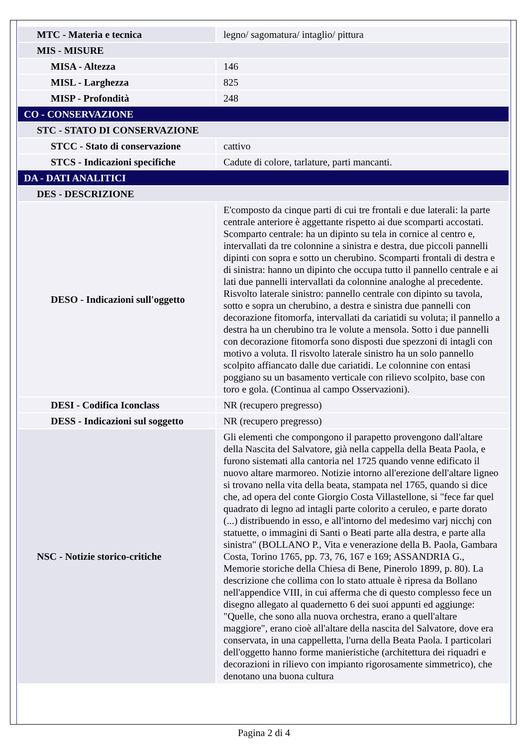| MTC - Materia e tecnica | legno/ sagomatura/ intaglio/ pittura |
| MIS - MISURE | |
| MISA - Altezza | 146 |
| MISL - Larghezza | 825 |
| MISP - Profondità | 248 |
| CO - CONSERVAZIONE | |
| STC - STATO DI CONSERVAZIONE | |
| STCC - Stato di conservazione | cattivo |
| STCS - Indicazioni specifiche | Cadute di colore, tarlature, parti mancanti. |
| DA - DATI ANALITICI | |
| DES - DESCRIZIONE | |
| DESO - Indicazioni sull'oggetto | E'composto da cinque parti di cui tre frontali e due laterali: la parte centrale anteriore è aggettante rispetto ai due scomparti accostati. Scomparto centrale: ha un dipinto su tela in cornice al centro e, intervallati da tre colonnine a sinistra e destra, due piccoli pannelli dipinti con sopra e sotto un cherubino. Scomparti frontali di destra e di sinistra: hanno un dipinto che occupa tutto il pannello centrale e ai lati due pannelli intervallati da colonnine analoghe al precedente. Risvolto laterale sinistro: pannello centrale con dipinto su tavola, sotto e sopra un cherubino, a destra e sinistra due pannelli con decorazione fitomorfa, intervallati da cariatidi su voluta; il pannello a destra ha un cherubino tra le volute a mensola. Sotto i due pannelli con decorazione fitomorfa sono disposti due spezzoni di intagli con motivo a voluta. Il risvolto laterale sinistro ha un solo pannello scolpito affiancato dalle due cariatidi. Le colonnine con entasi poggiano su un basamento verticale con rilievo scolpito, base con toro e gola. (Continua al campo Osservazioni). |
| DESI - Codifica Iconclass | NR (recupero pregresso) |
| DESS - Indicazioni sul soggetto | NR (recupero pregresso) |
| NSC - Notizie storico-critiche | Gli elementi che compongono il parapetto provengono dall'altare della Nascita del Salvatore, già nella cappella della Beata Paola, e furono sistemati alla cantoria nel 1725 quando venne edificato il nuovo altare marmoreo. Notizie intorno all'erezione dell'altare ligneo si trovano nella vita della beata, stampata nel 1765, quando si dice che, ad opera del conte Giorgio Costa Villastellone, si "fece far quel quadrato di legno ad intagli parte colorito a ceruleo, e parte dorato (...) distribuendo in esso, e all'intorno del medesimo varj nicchj con statuette, o immagini di Santi o Beati parte alla destra, e parte alla sinistra" (BOLLANO P., Vita e venerazione della B. Paola, Gambara Costa, Torino 1765, pp. 73, 76, 167 e 169; ASSANDRIA G., Memorie storiche della Chiesa di Bene, Pinerolo 1899, p. 80). La descrizione che collima con lo stato attuale è ripresa da Bollano nell'appendice VIII, in cui afferma che di questo complesso fece un disegno allegato al quadernetto 6 dei suoi appunti ed aggiunge: "Quelle, che sono alla nuova orchestra, erano a quell'altare maggiore", erano cioè all'altare della nascita del Salvatore, dove era conservata, in una cappelletta, l'urna della Beata Paola. I particolari dell'oggetto hanno forme manieristiche (architettura dei riquadri e decorazioni in rilievo con impianto rigorosamente simmetrico), che denotano una buona cultura |
Pagina 2 di 4